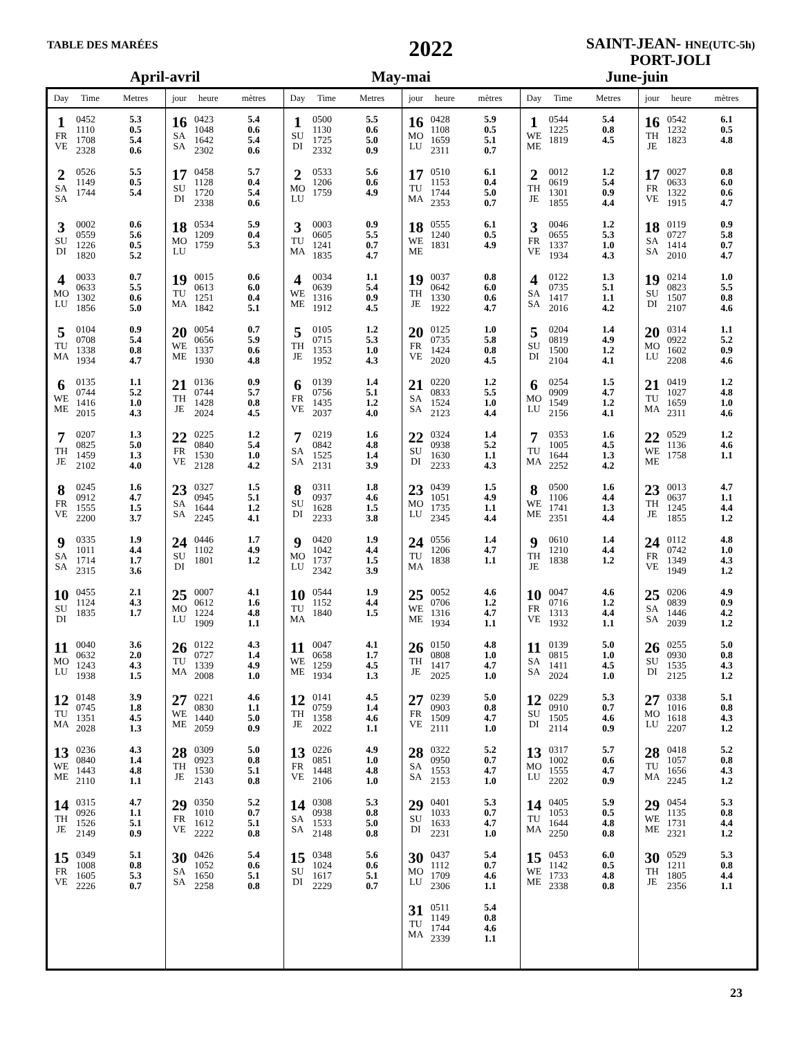TABLE DES MARÉES
2022
SAINT-JEAN- HNE(UTC-5h)
PORT-JOLI
April-avril May-mai June-juin
| Day | Time | Metres | jour | heure | mètres | Day | Time | Metres | jour | heure | mètres | Day | Time | Metres | jour | heure | mètres |
| --- | --- | --- | --- | --- | --- | --- | --- | --- | --- | --- | --- | --- | --- | --- | --- | --- | --- |
| 1 FR VE | 0452 1110 1708 2328 | 5.3 0.5 5.4 0.6 | 16 SA SA | 0423 1048 1642 2302 | 5.4 0.6 5.4 0.6 | 1 SU DI | 0500 1130 1725 2332 | 5.5 0.6 5.0 0.9 | 16 MO LU | 0428 1108 1659 2311 | 5.9 0.5 5.1 0.7 | 1 WE ME | 0544 1225 1819 | 5.4 0.8 4.5 | 16 TH JE | 0542 1232 1823 | 6.1 0.5 4.8 |
| 2 SA SA | 0526 1149 1744 | 5.5 0.5 5.4 | 17 SU DI | 0458 1128 1720 2338 | 5.7 0.4 5.4 0.6 | 2 MO LU | 0533 1206 1759 | 5.6 0.6 4.9 | 17 TU MA | 0510 1153 1744 2353 | 6.1 0.4 5.0 0.7 | 2 TH JE | 0012 0619 1301 1855 | 1.2 5.4 0.9 4.4 | 17 FR VE | 0027 0633 1322 1915 | 0.8 6.0 0.6 4.7 |
| 3 SU DI | 0002 0559 1226 1820 | 0.6 5.6 0.5 5.2 | 18 MO LU | 0534 1209 1759 | 5.9 0.4 5.3 | 3 TU MA | 0003 0605 1241 1835 | 0.9 5.5 0.7 4.7 | 18 WE ME | 0555 1240 1831 | 6.1 0.5 4.9 | 3 FR VE | 0046 0655 1337 1934 | 1.2 5.3 1.0 4.3 | 18 SA SA | 0119 0727 1414 2010 | 0.9 5.8 0.7 4.7 |
| 4 MO LU | 0033 0633 1302 1856 | 0.7 5.5 0.6 5.0 | 19 TU MA | 0015 0613 1251 1842 | 0.6 6.0 0.4 5.1 | 4 WE ME | 0034 0639 1316 1912 | 1.1 5.4 0.9 4.5 | 19 TH JE | 0037 0642 1330 1922 | 0.8 6.0 0.6 4.7 | 4 SA SA | 0122 0735 1417 2016 | 1.3 5.1 1.1 4.2 | 19 SU DI | 0214 0823 1507 2107 | 1.0 5.5 0.8 4.6 |
| 5 TU MA | 0104 0708 1338 1934 | 0.9 5.4 0.8 4.7 | 20 WE ME | 0054 0656 1337 1930 | 0.7 5.9 0.6 4.8 | 5 TH JE | 0105 0715 1353 1952 | 1.2 5.3 1.0 4.3 | 20 FR VE | 0125 0735 1424 2020 | 1.0 5.8 0.8 4.5 | 5 SU DI | 0204 0819 1500 2104 | 1.4 4.9 1.2 4.1 | 20 MO LU | 0314 0922 1602 2208 | 1.1 5.2 0.9 4.6 |
| 6 WE ME | 0135 0744 1416 2015 | 1.1 5.2 1.0 4.3 | 21 TH JE | 0136 0744 1428 2024 | 0.9 5.7 0.8 4.5 | 6 FR VE | 0139 0756 1435 2037 | 1.4 5.1 1.2 4.0 | 21 SA SA | 0220 0833 1524 2123 | 1.2 5.5 1.0 4.4 | 6 MO LU | 0254 0909 1549 2156 | 1.5 4.7 1.2 4.1 | 21 TU MA | 0419 1027 1659 2311 | 1.2 4.8 1.0 4.6 |
| 7 TH JE | 0207 0825 1459 2102 | 1.3 5.0 1.3 4.0 | 22 FR VE | 0225 0840 1530 2128 | 1.2 5.4 1.0 4.2 | 7 SA SA | 0219 0842 1525 2131 | 1.6 4.8 1.4 3.9 | 22 SU DI | 0324 0938 1630 2233 | 1.4 5.2 1.1 4.3 | 7 TU MA | 0353 1005 1644 2252 | 1.6 4.5 1.3 4.2 | 22 WE ME | 0529 1136 1758 | 1.2 4.6 1.1 |
| 8 FR VE | 0245 0912 1555 2200 | 1.6 4.7 1.5 3.7 | 23 SA SA | 0327 0945 1644 2245 | 1.5 5.1 1.2 4.1 | 8 SU DI | 0311 0937 1628 2233 | 1.8 4.6 1.5 3.8 | 23 MO LU | 0439 1051 1735 2345 | 1.5 4.9 1.1 4.4 | 8 WE ME | 0500 1106 1741 2351 | 1.6 4.4 1.3 4.4 | 23 TH JE | 0013 0637 1245 1855 | 4.7 1.1 4.4 1.2 |
| 9 SA SA | 0335 1011 1714 2315 | 1.9 4.4 1.7 3.6 | 24 SU DI | 0446 1102 1801 | 1.7 4.9 1.2 | 9 MO LU | 0420 1042 1737 2342 | 1.9 4.4 1.5 3.9 | 24 TU MA | 0556 1206 1838 | 1.4 4.7 1.1 | 9 TH JE | 0610 1210 1838 | 1.4 4.4 1.2 | 24 FR VE | 0112 0742 1349 1949 | 4.8 1.0 4.3 1.2 |
| 10 SU DI | 0455 1124 1835 | 2.1 4.3 1.7 | 25 MO LU | 0007 0612 1224 1909 | 4.1 1.6 4.8 1.1 | 10 TU MA | 0544 1152 1840 | 1.9 4.4 1.5 | 25 WE ME | 0052 0706 1316 1934 | 4.6 1.2 4.7 1.1 | 10 FR VE | 0047 0716 1313 1932 | 4.6 1.2 4.4 1.1 | 25 SA SA | 0206 0839 1446 2039 | 4.9 0.9 4.2 1.2 |
| 11 MO LU | 0040 0632 1243 1938 | 3.6 2.0 4.3 1.5 | 26 TU MA | 0122 0727 1339 2008 | 4.3 1.4 4.9 1.0 | 11 WE ME | 0047 0658 1259 1934 | 4.1 1.7 4.5 1.3 | 26 TH JE | 0150 0808 1417 2025 | 4.8 1.0 4.7 1.0 | 11 SA SA | 0139 0815 1411 2024 | 5.0 1.0 4.5 1.0 | 26 SU DI | 0255 0930 1535 2125 | 5.0 0.8 4.3 1.2 |
| 12 TU MA | 0148 0745 1351 2028 | 3.9 1.8 4.5 1.3 | 27 WE ME | 0221 0830 1440 2059 | 4.6 1.1 5.0 0.9 | 12 TH JE | 0141 0759 1358 2022 | 4.5 1.4 4.6 1.1 | 27 FR VE | 0239 0903 1509 2111 | 5.0 0.8 4.7 1.0 | 12 SU DI | 0229 0910 1505 2114 | 5.3 0.7 4.6 0.9 | 27 MO LU | 0338 1016 1618 2207 | 5.1 0.8 4.3 1.2 |
| 13 WE ME | 0236 0840 1443 2110 | 4.3 1.4 4.8 1.1 | 28 TH JE | 0309 0923 1530 2143 | 5.0 0.8 5.1 0.8 | 13 FR VE | 0226 0851 1448 2106 | 4.9 1.0 4.8 1.0 | 28 SA SA | 0322 0950 1553 2153 | 5.2 0.7 4.7 1.0 | 13 MO LU | 0317 1002 1555 2202 | 5.7 0.6 4.7 0.9 | 28 TU MA | 0418 1057 1656 2245 | 5.2 0.8 4.3 1.2 |
| 14 TH JE | 0315 0926 1526 2149 | 4.7 1.1 5.1 0.9 | 29 FR VE | 0350 1010 1612 2222 | 5.2 0.7 5.1 0.8 | 14 SA SA | 0308 0938 1533 2148 | 5.3 0.8 5.0 0.8 | 29 SU DI | 0401 1033 1633 2231 | 5.3 0.7 4.7 1.0 | 14 TU MA | 0405 1053 1644 2250 | 5.9 0.5 4.8 0.8 | 29 WE ME | 0454 1135 1731 2321 | 5.3 0.8 4.4 1.2 |
| 15 FR VE | 0349 1008 1605 2226 | 5.1 0.8 5.3 0.7 | 30 SA SA | 0426 1052 1650 2258 | 5.4 0.6 5.1 0.8 | 15 SU DI | 0348 1024 1617 2229 | 5.6 0.6 5.1 0.7 | 30 MO LU | 0437 1112 1709 2306 | 5.4 0.7 4.6 1.1 | 15 WE ME | 0453 1142 1733 2338 | 6.0 0.5 4.8 0.8 | 30 TH JE | 0529 1211 1805 2356 | 5.3 0.8 4.4 1.1 |
| | | | | | | | | | 31 TU MA | 0511 1149 1744 2339 | 5.4 0.8 4.6 1.1 | | | | | | |
23